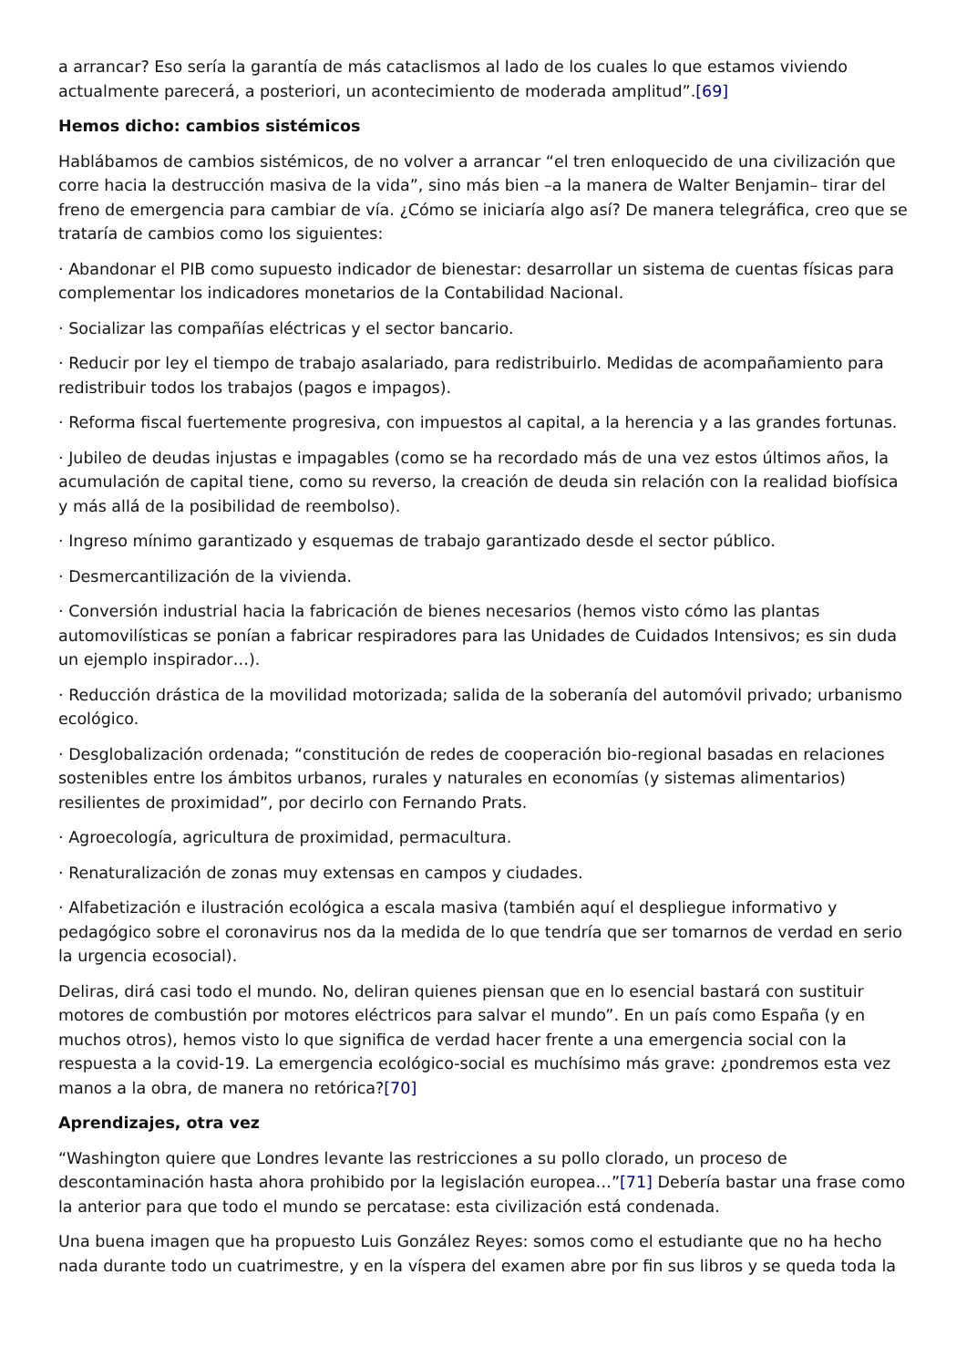a arrancar? Eso sería la garantía de más cataclismos al lado de los cuales lo que estamos viviendo actualmente parecerá, a posteriori, un acontecimiento de moderada amplitud”.[69]
Hemos dicho: cambios sistémicos
Hablábamos de cambios sistémicos, de no volver a arrancar “el tren enloquecido de una civilización que corre hacia la destrucción masiva de la vida”, sino más bien –a la manera de Walter Benjamin– tirar del freno de emergencia para cambiar de vía. ¿Cómo se iniciaría algo así? De manera telegráfica, creo que se trataría de cambios como los siguientes:
· Abandonar el PIB como supuesto indicador de bienestar: desarrollar un sistema de cuentas físicas para complementar los indicadores monetarios de la Contabilidad Nacional.
· Socializar las compañías eléctricas y el sector bancario.
· Reducir por ley el tiempo de trabajo asalariado, para redistribuirlo. Medidas de acompañamiento para redistribuir todos los trabajos (pagos e impagos).
· Reforma fiscal fuertemente progresiva, con impuestos al capital, a la herencia y a las grandes fortunas.
· Jubileo de deudas injustas e impagables (como se ha recordado más de una vez estos últimos años, la acumulación de capital tiene, como su reverso, la creación de deuda sin relación con la realidad biofísica y más allá de la posibilidad de reembolso).
· Ingreso mínimo garantizado y esquemas de trabajo garantizado desde el sector público.
· Desmercantilización de la vivienda.
· Conversión industrial hacia la fabricación de bienes necesarios (hemos visto cómo las plantas automovilísticas se ponían a fabricar respiradores para las Unidades de Cuidados Intensivos; es sin duda un ejemplo inspirador…).
· Reducción drástica de la movilidad motorizada; salida de la soberanía del automóvil privado; urbanismo ecológico.
· Desglobalización ordenada; “constitución de redes de cooperación bio-regional basadas en relaciones sostenibles entre los ámbitos urbanos, rurales y naturales en economías (y sistemas alimentarios) resilientes de proximidad”, por decirlo con Fernando Prats.
· Agroecología, agricultura de proximidad, permacultura.
· Renaturalización de zonas muy extensas en campos y ciudades.
· Alfabetización e ilustración ecológica a escala masiva (también aquí el despliegue informativo y pedagógico sobre el coronavirus nos da la medida de lo que tendría que ser tomarnos de verdad en serio la urgencia ecosocial).
Deliras, dirá casi todo el mundo. No, deliran quienes piensan que en lo esencial bastará con sustituir motores de combustión por motores eléctricos para salvar el mundo”. En un país como España (y en muchos otros), hemos visto lo que significa de verdad hacer frente a una emergencia social con la respuesta a la covid-19. La emergencia ecológico-social es muchísimo más grave: ¿pondremos esta vez manos a la obra, de manera no retórica?[70]
Aprendizajes, otra vez
“Washington quiere que Londres levante las restricciones a su pollo clorado, un proceso de descontaminación hasta ahora prohibido por la legislación europea…”[71] Debería bastar una frase como la anterior para que todo el mundo se percatase: esta civilización está condenada.
Una buena imagen que ha propuesto Luis González Reyes: somos como el estudiante que no ha hecho nada durante todo un cuatrimestre, y en la víspera del examen abre por fin sus libros y se queda toda la